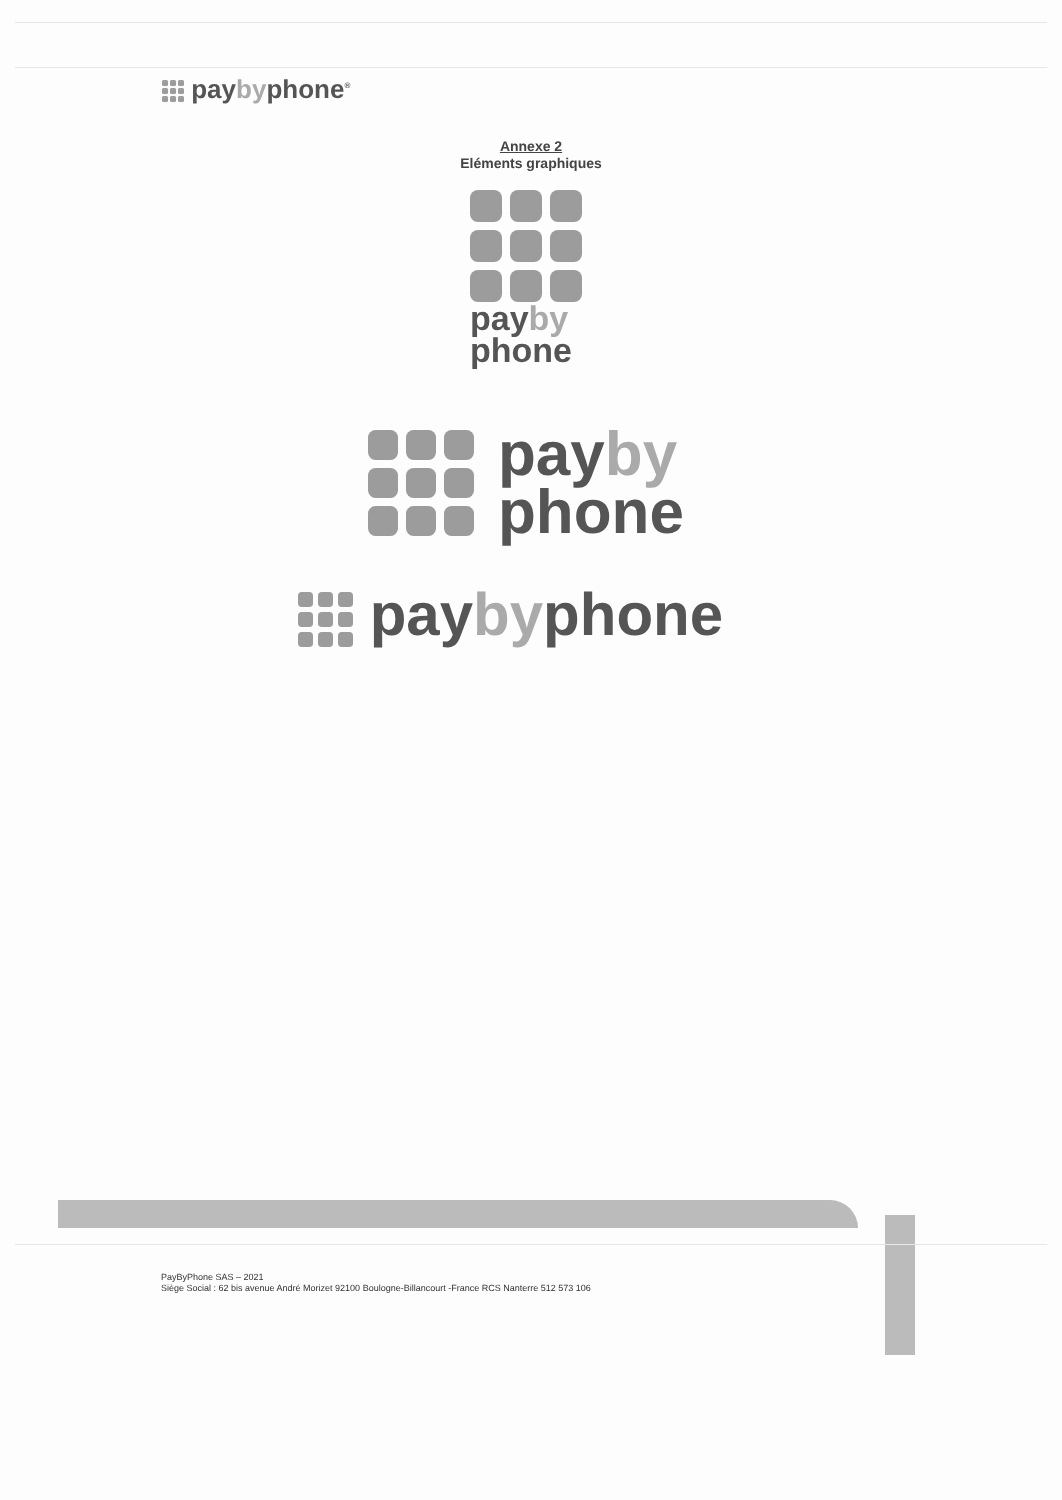paybyphone<sup>®</sup>
Annexe 2
Eléments graphiques
payby
phone
payby
phone
paybyphone
PayByPhone SAS – 2021
Siège Social : 62 bis avenue André Morizet 92100 Boulogne-Billancourt -France RCS Nanterre 512 573 106